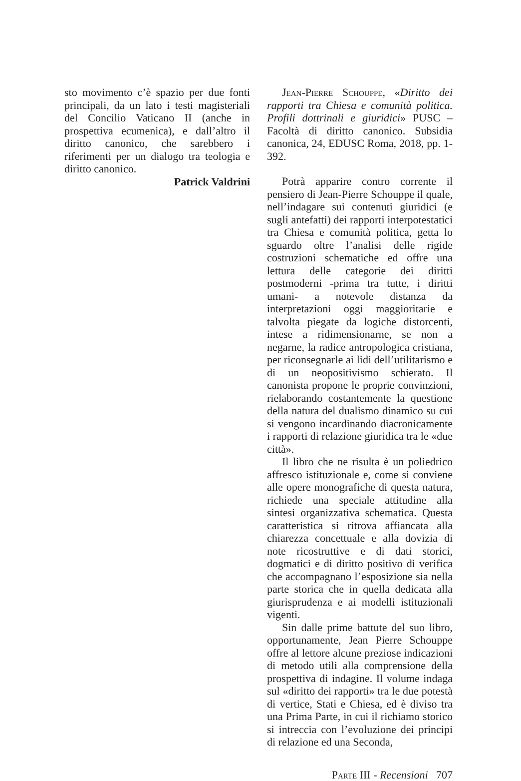sto movimento c’è spazio per due fonti principali, da un lato i testi magisteriali del Concilio Vaticano II (anche in prospettiva ecumenica), e dall’altro il diritto canonico, che sarebbero i riferimenti per un dialogo tra teologia e diritto canonico.
Patrick Valdrini
Jean-Pierre Schouppe, «Diritto dei rapporti tra Chiesa e comunità politica. Profili dottrinali e giuridici» PUSC – Facoltà di diritto canonico. Subsidia canonica, 24, EDUSC Roma, 2018, pp. 1-392.
Potrà apparire contro corrente il pensiero di Jean-Pierre Schouppe il quale, nell’indagare sui contenuti giuridici (e sugli antefatti) dei rapporti interpotestatici tra Chiesa e comunità politica, getta lo sguardo oltre l’analisi delle rigide costruzioni schematiche ed offre una lettura delle categorie dei diritti postmoderni -prima tra tutte, i diritti umani- a notevole distanza da interpretazioni oggi maggioritarie e talvolta piegate da logiche distorcenti, intese a ridimensionarne, se non a negarne, la radice antropologica cristiana, per riconsegnarle ai lidi dell’utilitarismo e di un neopositivismo schierato. Il canonista propone le proprie convinzioni, rielaborando costantemente la questione della natura del dualismo dinamico su cui si vengono incardinando diacronicamente i rapporti di relazione giuridica tra le «due città».
Il libro che ne risulta è un poliedrico affresco istituzionale e, come si conviene alle opere monografiche di questa natura, richiede una speciale attitudine alla sintesi organizzativa schematica. Questa caratteristica si ritrova affiancata alla chiarezza concettuale e alla dovizia di note ricostruttive e di dati storici, dogmatici e di diritto positivo di verifica che accompagnano l’esposizione sia nella parte storica che in quella dedicata alla giurisprudenza e ai modelli istituzionali vigenti.
Sin dalle prime battute del suo libro, opportunamente, Jean Pierre Schouppe offre al lettore alcune preziose indicazioni di metodo utili alla comprensione della prospettiva di indagine. Il volume indaga sul «diritto dei rapporti» tra le due potestà di vertice, Stati e Chiesa, ed è diviso tra una Prima Parte, in cui il richiamo storico si intreccia con l’evoluzione dei principi di relazione ed una Seconda,
Parte III - Recensioni 707